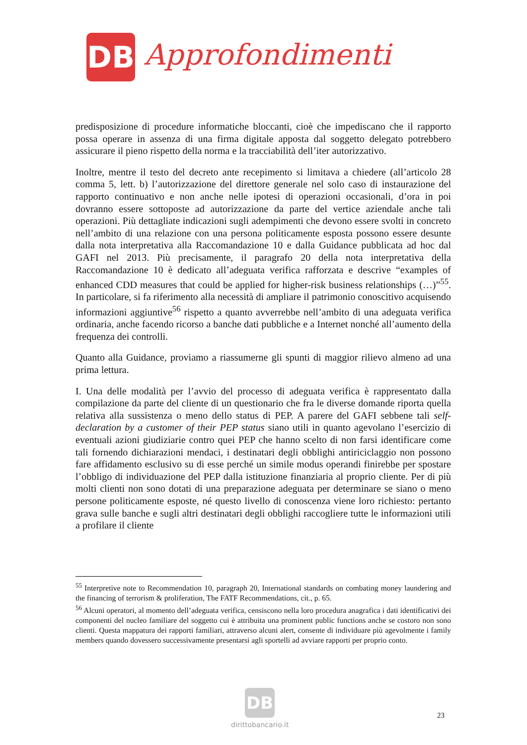DB
Approfondimenti
predisposizione di procedure informatiche bloccanti, cioè che impediscano che il rapporto possa operare in assenza di una firma digitale apposta dal soggetto delegato potrebbero assicurare il pieno rispetto della norma e la tracciabilità dell’iter autorizzativo.
Inoltre, mentre il testo del decreto ante recepimento si limitava a chiedere (all’articolo 28 comma 5, lett. b) l’autorizzazione del direttore generale nel solo caso di instaurazione del rapporto continuativo e non anche nelle ipotesi di operazioni occasionali, d’ora in poi dovranno essere sottoposte ad autorizzazione da parte del vertice aziendale anche tali operazioni. Più dettagliate indicazioni sugli adempimenti che devono essere svolti in concreto nell’ambito di una relazione con una persona politicamente esposta possono essere desunte dalla nota interpretativa alla Raccomandazione 10 e dalla Guidance pubblicata ad hoc dal GAFI nel 2013. Più precisamente, il paragrafo 20 della nota interpretativa della Raccomandazione 10 è dedicato all’adeguata verifica rafforzata e descrive “examples of enhanced CDD measures that could be applied for higher-risk business relationships (…)”<sup>55</sup>. In particolare, si fa riferimento alla necessità di ampliare il patrimonio conoscitivo acquisendo informazioni aggiuntive<sup>56</sup> rispetto a quanto avverrebbe nell’ambito di una adeguata verifica ordinaria, anche facendo ricorso a banche dati pubbliche e a Internet nonché all’aumento della frequenza dei controlli.
Quanto alla Guidance, proviamo a riassumerne gli spunti di maggior rilievo almeno ad una prima lettura.
I. Una delle modalità per l’avvio del processo di adeguata verifica è rappresentato dalla compilazione da parte del cliente di un questionario che fra le diverse domande riporta quella relativa alla sussistenza o meno dello status di PEP. A parere del GAFI sebbene tali self-declaration by a customer of their PEP status siano utili in quanto agevolano l’esercizio di eventuali azioni giudiziarie contro quei PEP che hanno scelto di non farsi identificare come tali fornendo dichiarazioni mendaci, i destinatari degli obblighi antiriciclaggio non possono fare affidamento esclusivo su di esse perché un simile modus operandi finirebbe per spostare l’obbligo di individuazione del PEP dalla istituzione finanziaria al proprio cliente. Per di più molti clienti non sono dotati di una preparazione adeguata per determinare se siano o meno persone politicamente esposte, né questo livello di conoscenza viene loro richiesto: pertanto grava sulle banche e sugli altri destinatari degli obblighi raccogliere tutte le informazioni utili a profilare il cliente
<sup>55</sup> Interpretive note to Recommendation 10, paragraph 20, International standards on combating money laundering and the financing of terrorism & proliferation, The FATF Recommendations, cit., p. 65.
<sup>56</sup> Alcuni operatori, al momento dell’adeguata verifica, censiscono nella loro procedura anagrafica i dati identificativi dei componenti del nucleo familiare del soggetto cui è attribuita una prominent public functions anche se costoro non sono clienti. Questa mappatura dei rapporti familiari, attraverso alcuni alert, consente di individuare più agevolmente i family members quando dovessero successivamente presentarsi agli sportelli ad avviare rapporti per proprio conto.
DB
dirittobancario.it
23